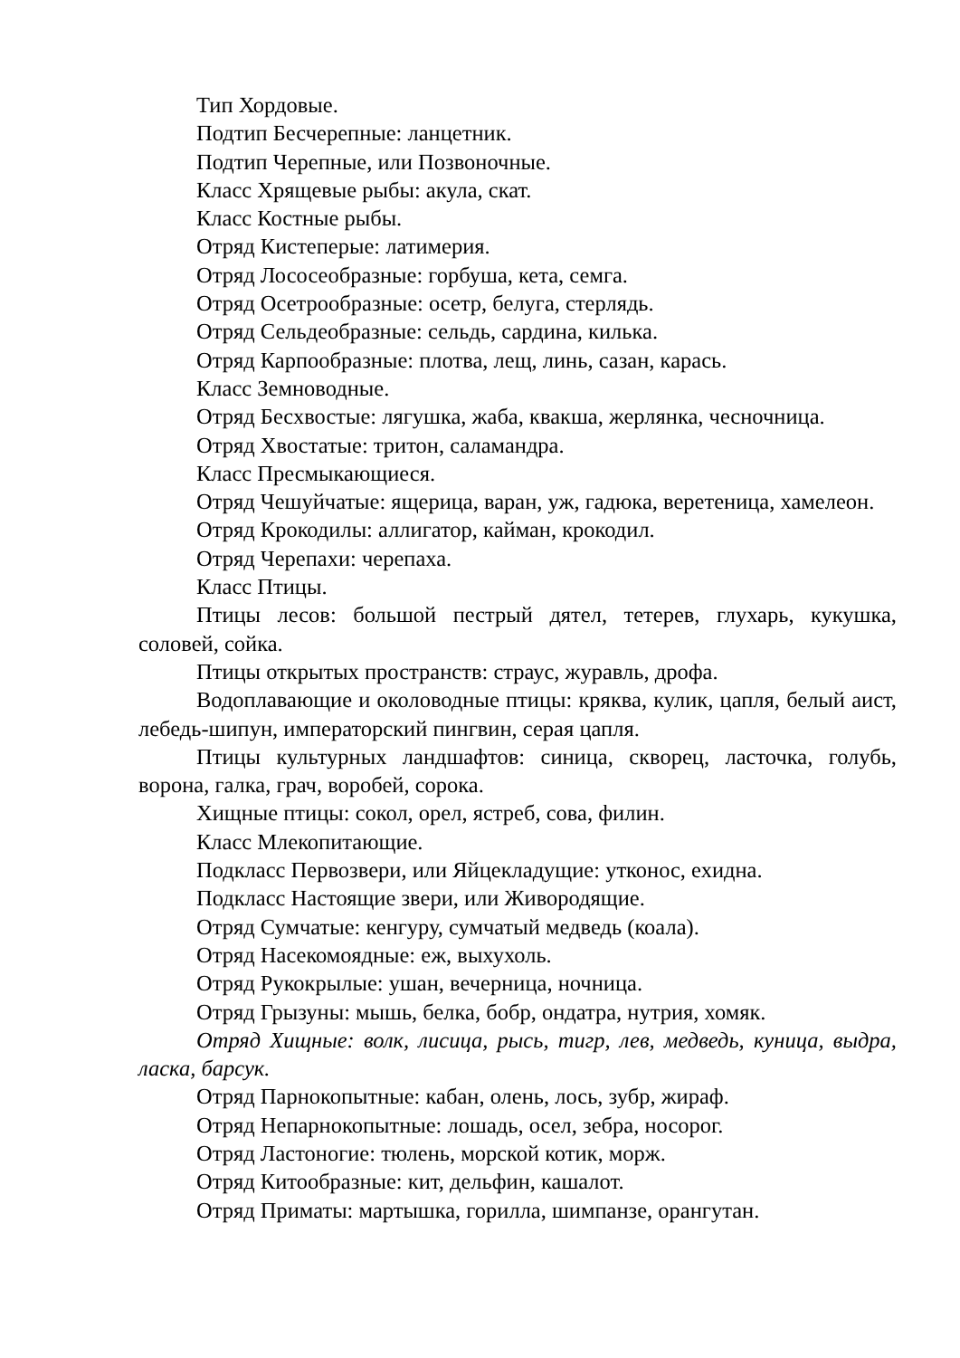Тип Хордовые.
Подтип Бесчерепные: ланцетник.
Подтип Черепные, или Позвоночные.
Класс Хрящевые рыбы: акула, скат.
Класс Костные рыбы.
Отряд Кистеперые: латимерия.
Отряд Лососеобразные: горбуша, кета, семга.
Отряд Осетрообразные: осетр, белуга, стерлядь.
Отряд Сельдеобразные: сельдь, сардина, килька.
Отряд Карпообразные: плотва, лещ, линь, сазан, карась.
Класс Земноводные.
Отряд Бесхвостые: лягушка, жаба, квакша, жерлянка, чесночница.
Отряд Хвостатые: тритон, саламандра.
Класс Пресмыкающиеся.
Отряд Чешуйчатые: ящерица, варан, уж, гадюка, веретеница, хамелеон.
Отряд Крокодилы: аллигатор, кайман, крокодил.
Отряд Черепахи: черепаха.
Класс Птицы.
Птицы лесов: большой пестрый дятел, тетерев, глухарь, кукушка, соловей, сойка.
Птицы открытых пространств: страус, журавль, дрофа.
Водоплавающие и околоводные птицы: кряква, кулик, цапля, белый аист, лебедь-шипун, императорский пингвин, серая цапля.
Птицы культурных ландшафтов: синица, скворец, ласточка, голубь, ворона, галка, грач, воробей, сорока.
Хищные птицы: сокол, орел, ястреб, сова, филин.
Класс Млекопитающие.
Подкласс Первозвери, или Яйцекладущие: утконос, ехидна.
Подкласс Настоящие звери, или Живородящие.
Отряд Сумчатые: кенгуру, сумчатый медведь (коала).
Отряд Насекомоядные: еж, выхухоль.
Отряд Рукокрылые: ушан, вечерница, ночница.
Отряд Грызуны: мышь, белка, бобр, ондатра, нутрия, хомяк.
Отряд Хищные: волк, лисица, рысь, тигр, лев, медведь, куница, выдра, ласка, барсук.
Отряд Парнокопытные: кабан, олень, лось, зубр, жираф.
Отряд Непарнокопытные: лошадь, осел, зебра, носорог.
Отряд Ластоногие: тюлень, морской котик, морж.
Отряд Китообразные: кит, дельфин, кашалот.
Отряд Приматы: мартышка, горилла, шимпанзе, орангутан.